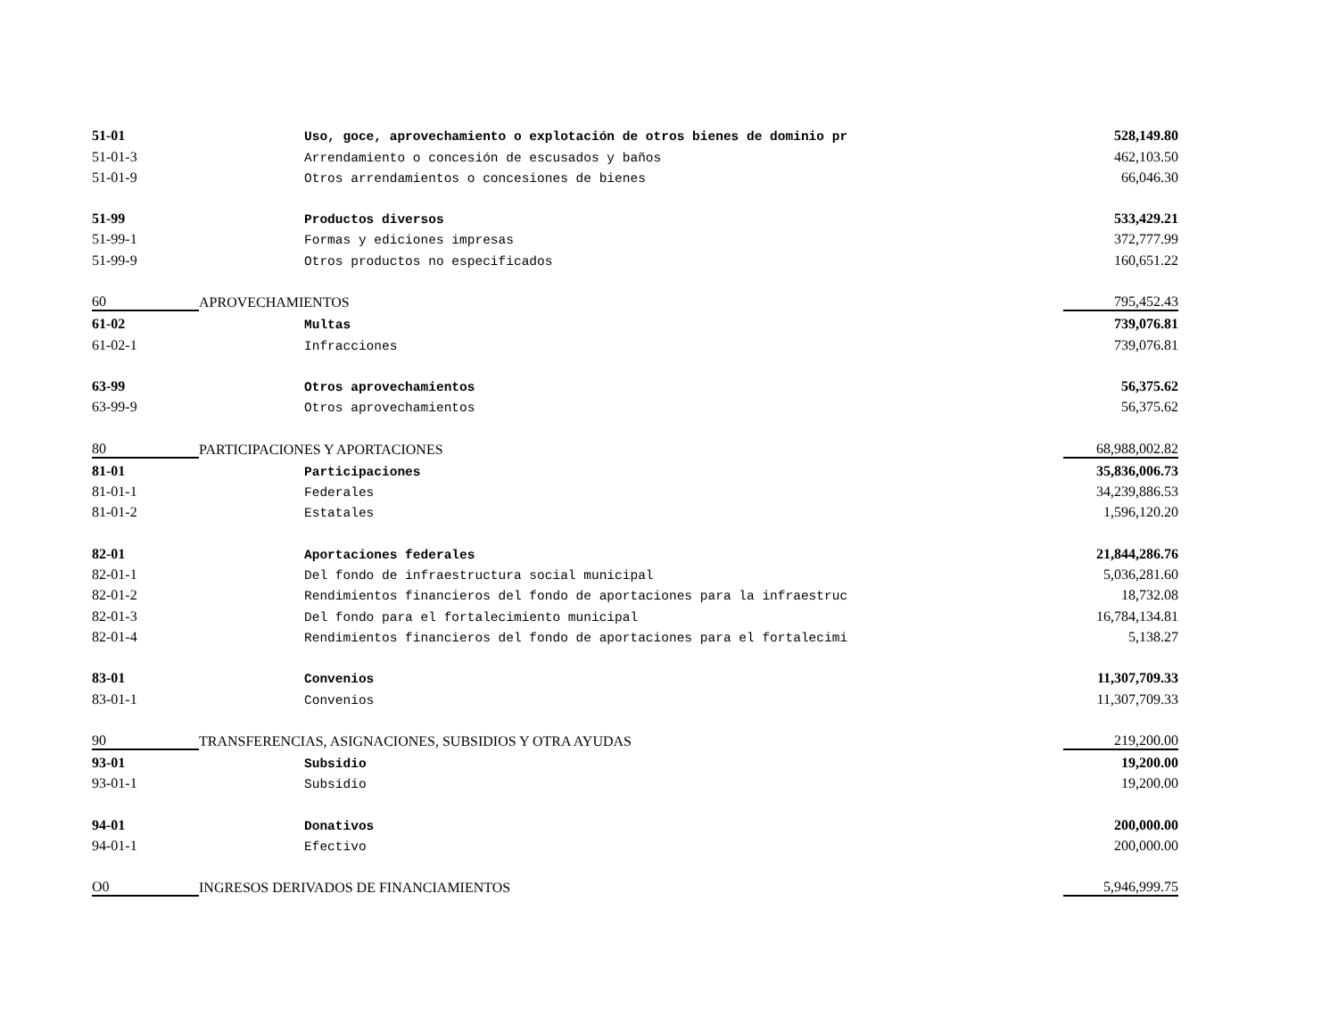| 51-01 | | Uso, goce, aprovechamiento o explotación de otros bienes de dominio pr | 528,149.80 |
| 51-01-3 | | Arrendamiento o concesión de escusados y baños | 462,103.50 |
| 51-01-9 | | Otros arrendamientos o concesiones de bienes | 66,046.30 |
| 51-99 | | Productos diversos | 533,429.21 |
| 51-99-1 | | Formas y ediciones impresas | 372,777.99 |
| 51-99-9 | | Otros productos no especificados | 160,651.22 |
| 60 | APROVECHAMIENTOS | | 795,452.43 |
| 61-02 | | Multas | 739,076.81 |
| 61-02-1 | | Infracciones | 739,076.81 |
| 63-99 | | Otros aprovechamientos | 56,375.62 |
| 63-99-9 | | Otros aprovechamientos | 56,375.62 |
| 80 | PARTICIPACIONES Y APORTACIONES | | 68,988,002.82 |
| 81-01 | | Participaciones | 35,836,006.73 |
| 81-01-1 | | Federales | 34,239,886.53 |
| 81-01-2 | | Estatales | 1,596,120.20 |
| 82-01 | | Aportaciones federales | 21,844,286.76 |
| 82-01-1 | | Del fondo de infraestructura social municipal | 5,036,281.60 |
| 82-01-2 | | Rendimientos financieros del fondo de aportaciones para la infraestruc | 18,732.08 |
| 82-01-3 | | Del fondo para el fortalecimiento municipal | 16,784,134.81 |
| 82-01-4 | | Rendimientos financieros del fondo de aportaciones para el fortalecimi | 5,138.27 |
| 83-01 | | Convenios | 11,307,709.33 |
| 83-01-1 | | Convenios | 11,307,709.33 |
| 90 | TRANSFERENCIAS, ASIGNACIONES, SUBSIDIOS Y OTRA AYUDAS | | 219,200.00 |
| 93-01 | | Subsidio | 19,200.00 |
| 93-01-1 | | Subsidio | 19,200.00 |
| 94-01 | | Donativos | 200,000.00 |
| 94-01-1 | | Efectivo | 200,000.00 |
| O0 | INGRESOS DERIVADOS DE FINANCIAMIENTOS | | 5,946,999.75 |